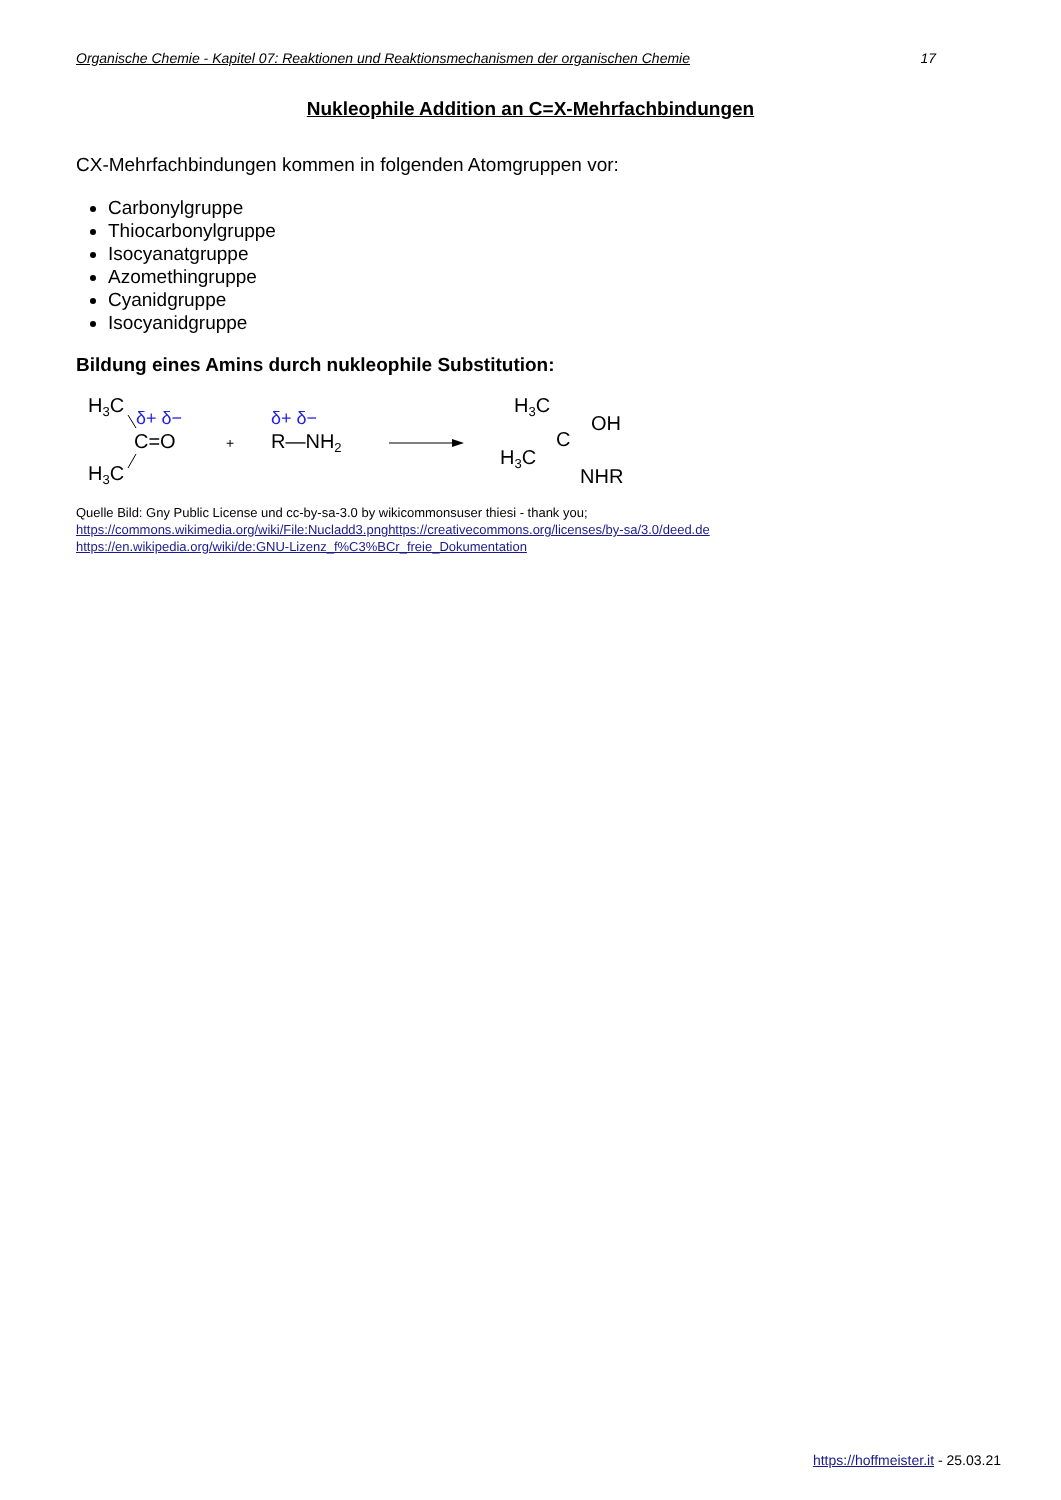Organische Chemie - Kapitel 07: Reaktionen und Reaktionsmechanismen der organischen Chemie 17
Nukleophile Addition an C=X-Mehrfachbindungen
CX-Mehrfachbindungen kommen in folgenden Atomgruppen vor:
Carbonylgruppe
Thiocarbonylgruppe
Isocyanatgruppe
Azomethingruppe
Cyanidgruppe
Isocyanidgruppe
Bildung eines Amins durch nukleophile Substitution:
H3C
H3C
C=O
δ+ δ−
+
δ+ δ−
R—NH2
H3C
C
OH
H3C
NHR
Quelle Bild: Gny Public License und cc-by-sa-3.0 by wikicommonsuser thiesi - thank you;
https://commons.wikimedia.org/wiki/File:Nucladd3.pnghttps://creativecommons.org/licenses/by-sa/3.0/deed.de
https://en.wikipedia.org/wiki/de:GNU-Lizenz_f%C3%BCr_freie_Dokumentation
https://hoffmeister.it - 25.03.21